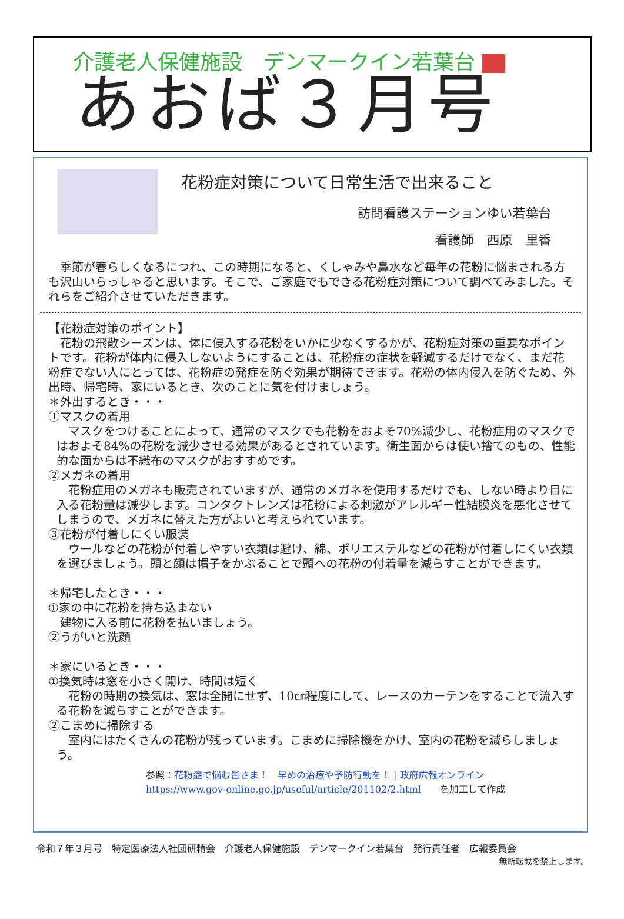介護老人保健施設　デンマークイン若葉台
あおば３月号
花粉症対策について日常生活で出来ること
訪問看護ステーションゆい若葉台
看護師　西原　里香
　季節が春らしくなるにつれ、この時期になると、くしゃみや鼻水など毎年の花粉に悩まされる方も沢山いらっしゃると思います。そこで、ご家庭でもできる花粉症対策について調べてみました。それらをご紹介させていただきます。
【花粉症対策のポイント】
　花粉の飛散シーズンは、体に侵入する花粉をいかに少なくするかが、花粉症対策の重要なポイントです。花粉が体内に侵入しないようにすることは、花粉症の症状を軽減するだけでなく、まだ花粉症でない人にとっては、花粉症の発症を防ぐ効果が期待できます。花粉の体内侵入を防ぐため、外出時、帰宅時、家にいるとき、次のことに気を付けましょう。
＊外出するとき・・・
①マスクの着用
　マスクをつけることによって、通常のマスクでも花粉をおよそ70%減少し、花粉症用のマスクではおよそ84%の花粉を減少させる効果があるとされています。衛生面からは使い捨てのもの、性能的な面からは不織布のマスクがおすすめです。
②メガネの着用
　花粉症用のメガネも販売されていますが、通常のメガネを使用するだけでも、しない時より目に入る花粉量は減少します。コンタクトレンズは花粉による刺激がアレルギー性結膜炎を悪化させてしまうので、メガネに替えた方がよいと考えられています。
③花粉が付着しにくい服装
　ウールなどの花粉が付着しやすい衣類は避け、綿、ポリエステルなどの花粉が付着しにくい衣類を選びましょう。頭と顔は帽子をかぶることで頭への花粉の付着量を減らすことができます。
＊帰宅したとき・・・
①家の中に花粉を持ち込まない
　建物に入る前に花粉を払いましょう。
②うがいと洗顔
＊家にいるとき・・・
①換気時は窓を小さく開け、時間は短く
　花粉の時期の換気は、窓は全開にせず、10㎝程度にして、レースのカーテンをすることで流入する花粉を減らすことができます。
②こまめに掃除する
　室内にはたくさんの花粉が残っています。こまめに掃除機をかけ、室内の花粉を減らしましょう。
参照：花粉症で悩む皆さま！　早めの治療や予防行動を！ | 政府広報オンライン
https://www.gov-online.go.jp/useful/article/201102/2.html　　を加工して作成
令和７年３月号　特定医療法人社団研精会　介護老人保健施設　デンマークイン若葉台　発行責任者　広報委員会
無断転載を禁止します。